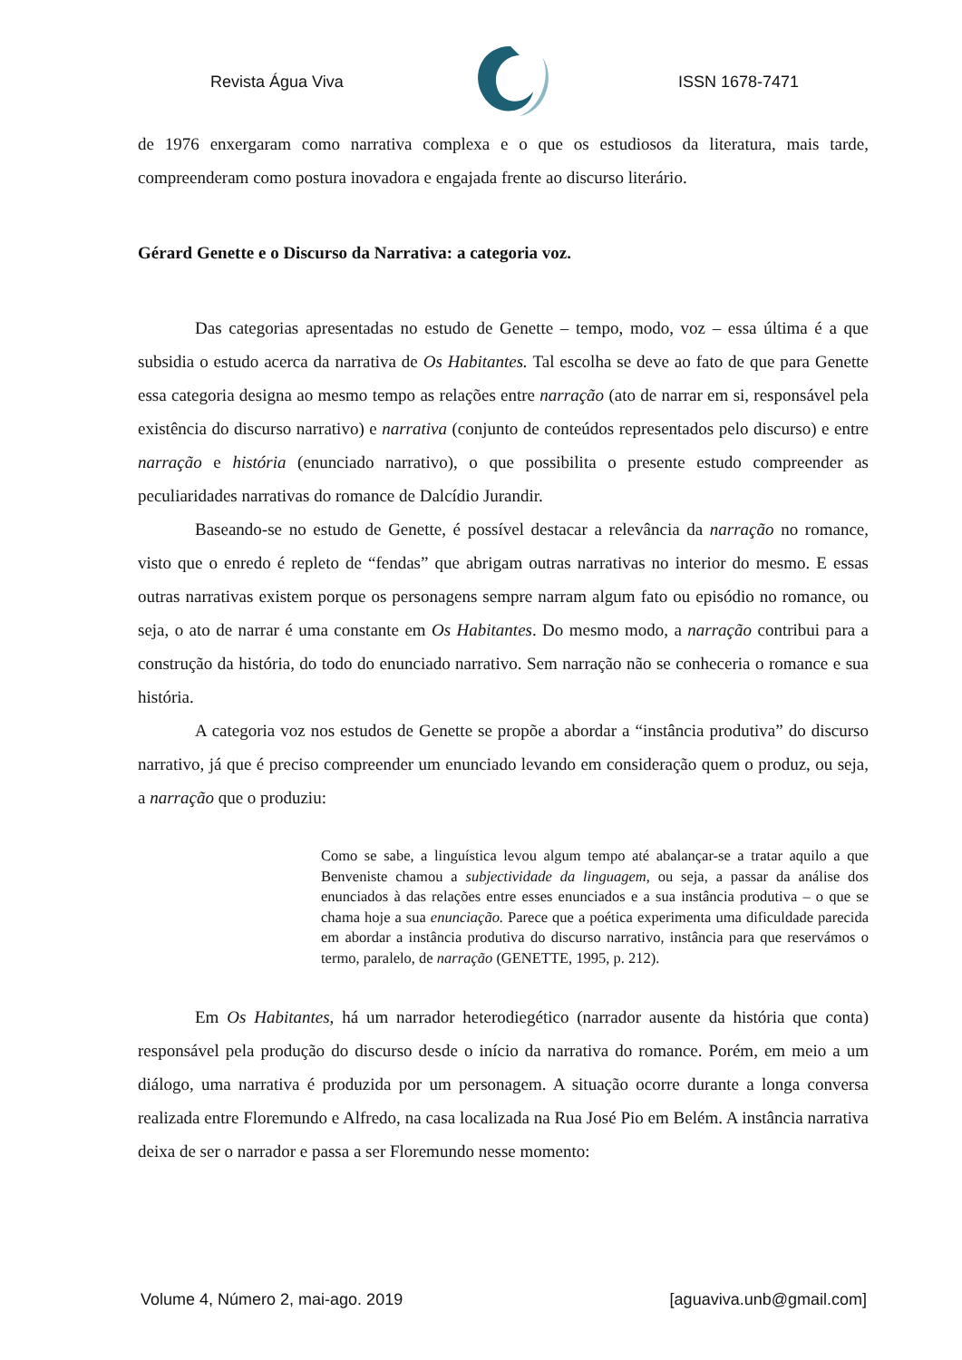Revista Água Viva ISSN 1678-7471
de 1976 enxergaram como narrativa complexa e o que os estudiosos da literatura, mais tarde, compreenderam como postura inovadora e engajada frente ao discurso literário.
Gérard Genette e o Discurso da Narrativa: a categoria voz.
Das categorias apresentadas no estudo de Genette – tempo, modo, voz – essa última é a que subsidia o estudo acerca da narrativa de Os Habitantes. Tal escolha se deve ao fato de que para Genette essa categoria designa ao mesmo tempo as relações entre narração (ato de narrar em si, responsável pela existência do discurso narrativo) e narrativa (conjunto de conteúdos representados pelo discurso) e entre narração e história (enunciado narrativo), o que possibilita o presente estudo compreender as peculiaridades narrativas do romance de Dalcídio Jurandir.
Baseando-se no estudo de Genette, é possível destacar a relevância da narração no romance, visto que o enredo é repleto de “fendas” que abrigam outras narrativas no interior do mesmo. E essas outras narrativas existem porque os personagens sempre narram algum fato ou episódio no romance, ou seja, o ato de narrar é uma constante em Os Habitantes. Do mesmo modo, a narração contribui para a construção da história, do todo do enunciado narrativo. Sem narração não se conheceria o romance e sua história.
A categoria voz nos estudos de Genette se propõe a abordar a “instância produtiva” do discurso narrativo, já que é preciso compreender um enunciado levando em consideração quem o produz, ou seja, a narração que o produziu:
Como se sabe, a linguística levou algum tempo até abalançar-se a tratar aquilo a que Benveniste chamou a subjectividade da linguagem, ou seja, a passar da análise dos enunciados à das relações entre esses enunciados e a sua instância produtiva – o que se chama hoje a sua enunciação. Parece que a poética experimenta uma dificuldade parecida em abordar a instância produtiva do discurso narrativo, instância para que reservámos o termo, paralelo, de narração (GENETTE, 1995, p. 212).
Em Os Habitantes, há um narrador heterodiegético (narrador ausente da história que conta) responsável pela produção do discurso desde o início da narrativa do romance. Porém, em meio a um diálogo, uma narrativa é produzida por um personagem. A situação ocorre durante a longa conversa realizada entre Floremundo e Alfredo, na casa localizada na Rua José Pio em Belém. A instância narrativa deixa de ser o narrador e passa a ser Floremundo nesse momento:
Volume 4, Número 2, mai-ago. 2019 [aguaviva.unb@gmail.com]